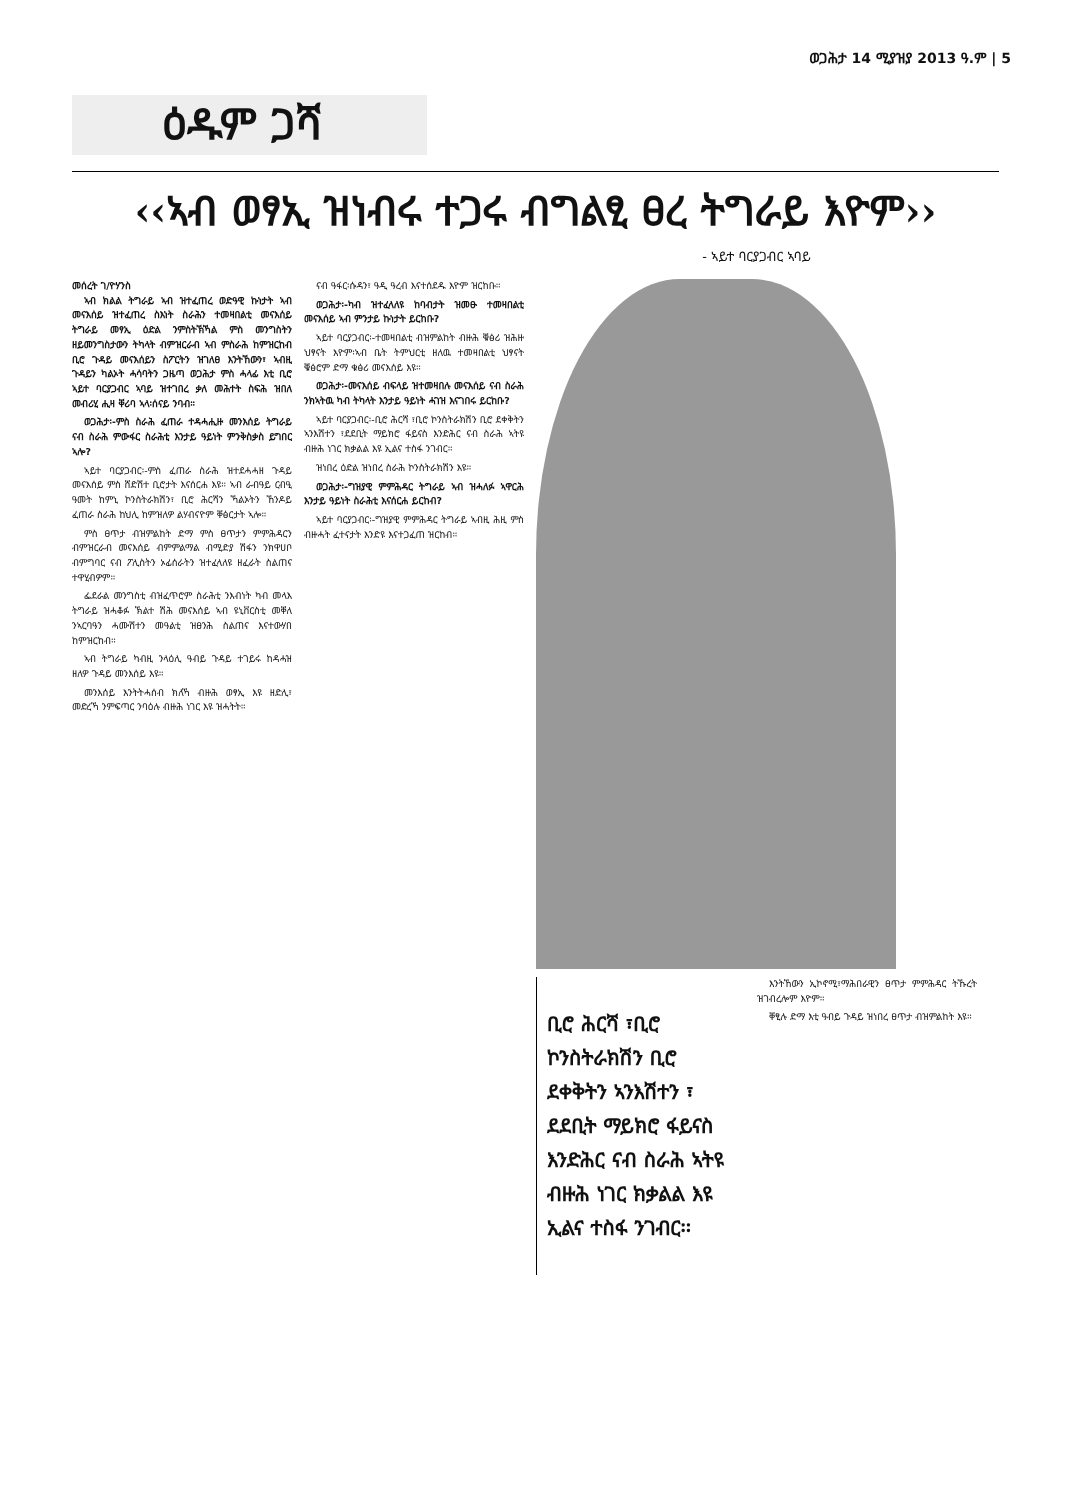ወጋሕታ 14 ሚያዝያ 2013 ዓ.ም | 5
ዕዱም ጋሻ
‹‹ኣብ ወፃኢ ዝነብሩ ተጋሩ ብግልፂ ፀረ ትግራይ እዮም››
- ኣይተ ባርያጋብር ኣባይ
መሰረት ገ/ዮሃንስ
ኣብ ክልል ትግራይ ኣብ ዝተፈጠረ ወድዓዊ ኩነታት ኣብ መናእሰይ ዝተፈጠረ ስእነት ስራሕን ተመዛበልቲ መናእሰይ ትግራይ መፃኢ ዕድል ንምስትኽኻል ምስ መንግስትን ዘይመንግስታውን ትካላት ብምዝርራብ ኣብ ምስራሕ ከምዝርከብ ቢሮ ጉዳይ መናእሰይን ስፖርትን ዝገለፀ እንትኸውን፣ ኣብዚ ጉዳይን ካልኦት ሓሳባትን ጋዜጣ ወጋሕታ ምስ ሓላፊ እቲ ቢሮ ኣይተ ባርያጋብር ኣባይ ዝተገበረ ቃለ መሕተት ስፍሕ ዝበለ መብሪሂ ሒዛ ቐሪባ ኣላ፡ሰናይ ንባብ።
ወጋሕታ፡-ምስ ስራሕ ፈጠራ ተዳሓሒዙ መንእሰይ ትግራይ ናብ ስራሕ ምውፋር ስራሕቲ እንታይ ዓይነት ምንቅስቃስ ይግበር ኣሎ?
ኣይተ ባርያጋብር፡-ምስ ፈጠራ ስራሕ ዝተደሓሓዘ ጉዳይ መናእሰይ ምስ ሸድሽተ ቢሮታት እናሰርሐ እዩ። ኣብ ራብዓይ ርብዒ ዓመት ከምኒ ኮንስትራክሽን፣ ቢሮ ሕርሻን ኻልኦትን ኸንዶይ ፈጠራ ስራሕ ከህሊ ከምዝለዎ ልሃብናዮም ቐፅርታት ኣሎ።
ምስ ፀጥታ ብዝምልከት ድማ ምስ ፀጥታን ምምሕዳርን ብምዝርራብ መናእሰይ ብምምልማል ብሚድያ ሽፋን ንክዋሀቦ ብምግባር ናብ ፖሊስትን ኦፊሰራትን ዝተፈላለዩ ዘፈራት ስልጠና ተዋሂብዎም።
ፌደራል መንግስቲ ብዝፈጥሮም ስራሕቲ ንእብነት ካብ መላእ ትግራይ ዝሓቆፉ ኽልተ ሽሕ መናእሰይ ኣብ ዩኒቨርስቲ መቐለ ንኣርባዓን ሓሙሽተን መዓልቲ ዝፀንሕ ስልጠና እናተውሃበ ከምዝርከብ።
ኣብ ትግራይ ካብዚ ንላዕሊ ዓብይ ጉዳይ ተገይሩ ከዳሓዝ ዘለዎ ጉዳይ መንእሰይ እዩ።
መንእሰይ እንትትሓሰብ ክለኻ ብዙሕ ወፃኢ እዩ ዘድሊ፣ መድረኻ ንምፍጣር ንባዕሉ ብዙሕ ነገር እዩ ዝሓትት።
ናብ ዓፋር፡ሱዳን፣ ዓዲ ዓረብ እናተሰደዱ እዮም ዝርከቡ።
ወጋሕታ፡-ካብ ዝተፈላለዩ ከባብታት ዝመፁ ተመዛበልቲ መናእሰይ ኣብ ምንታይ ኩነታት ይርከቡ?
ኣይተ ባርያጋብር፡-ተመዛበልቲ ብዝምልከት ብዙሕ ቑፅሪ ዝሕዙ ህፃናት እዮም፡ኣብ ቤት ትምህርቲ ዘለዉ ተመዛበልቲ ህፃናት ቑፅሮም ድማ ቁፅሪ መናእሰይ እዩ።
ወጋሕታ፡-መናእሰይ ብፍላይ ዝተመዛበሉ መናእሰይ ናብ ስራሕ ንክኣትዉ ካብ ትካላት እንታይ ዓይነት ሓገዝ እናገበሩ ይርከቡ?
ኣይተ ባርያጋብር፡-ቢሮ ሕርሻ ፣ቢሮ ኮንስትራክሽን ቢሮ ደቀቅትን ኣንእሽተን ፣ደደቢት ማይክሮ ፋይናስ እንድሕር ናብ ስራሕ ኣትዩ ብዙሕ ነገር ክቃልል እዩ ኢልና ተስፋ ንገብር።
ዝነበረ ዕድል ዝነበረ ስራሕ ኮንስትራክሽን እዩ።
ወጋሕታ፡-ግዝያዊ ምምሕዳር ትግራይ ኣብ ዝሓለፉ ኣዋርሕ እንታይ ዓይነት ስራሕቲ እናሰርሐ ይርከብ?
ኣይተ ባርያጋብር፡-ግዝያዊ ምምሕዳር ትግራይ ኣብዚ ሕዚ ምስ ብዙሓት ፈተናታት እንድዩ እናተጋፈጠ ዝርከብ።
ቢሮ ሕርሻ ፣ቢሮ ኮንስትራክሽን ቢሮ ደቀቅትን ኣንእሽተን ፣ ደደቢት ማይክሮ ፋይናስ እንድሕር ናብ ስራሕ ኣትዩ ብዙሕ ነገር ክቃልል እዩ ኢልና ተስፋ ንገብር፡፡
እንትኸውን ኢኮኖሚ፣ማሕበራዊን ፀጥታ ምምሕዳር ትኹረት ዝገብረሎም እዮም።
ቐፂሉ ድማ እቲ ዓብይ ጉዳይ ዝነበረ ፀጥታ ብዝምልከት እዩ።